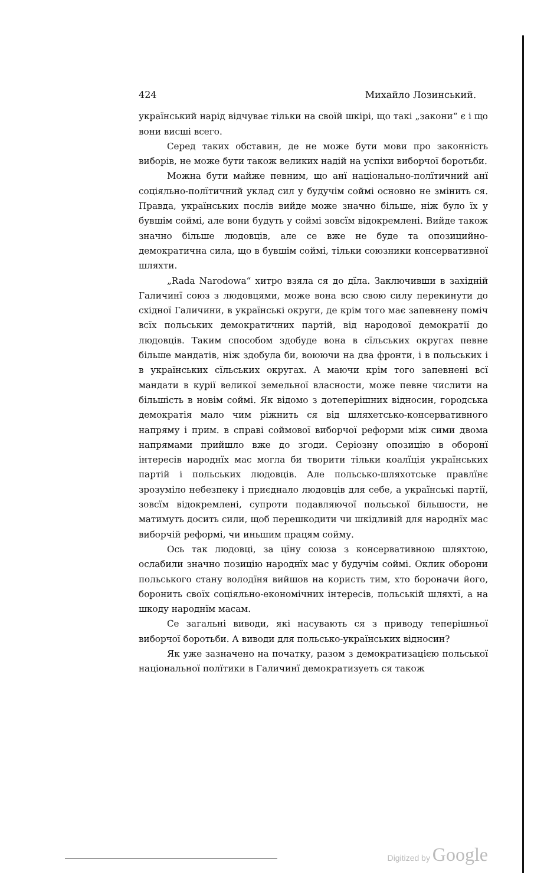424 Михайло Лозинський.
український нарід відчуває тільки на своїй шкірі, що такі „закони“ є і що вони висші всего.
Серед таких обставин, де не може бути мови про законність виборів, не може бути також великих надій на успіхи виборчої боротьби.
Можна бути майже певним, що анї національно-полїтичний анї соціяльно-полїтичний уклад сил у будучім соймі основно не змінить ся. Правда, українських послів вийде може значно більше, ніж було їх у бувшім соймі, але вони будуть у соймі зовсїм відокремлені. Вийде також значно більше людовців, але се вже не буде та опозицийно-демократична сила, що в бувшім соймі, тільки союзники консервативної шляхти.
„Rada Narodowa“ хитро взяла ся до дїла. Заключивши в західній Галичинї союз з людовцями, може вона всю свою силу перекинути до східної Галичини, в українські округи, де крім того має запевнену поміч всїх польських демократичних партій, від народової демократії до людовців. Таким способом здобуде вона в сїльських округах певне більше мандатів, ніж здобула би, воюючи на два фронти, і в польських і в українських сїльських округах. А маючи крім того запевнені всї мандати в курії великої земельної власности, може певне числити на більшість в новім соймі. Як відомо з дотеперішних відносин, городська демократія мало чим ріжнить ся від шляхетсько-консервативного напряму і прим. в справі соймової виборчої реформи між сими двома напрямами прийшло вже до згоди. Серіозну опозицію в оборонї інтересів народнїх мас могла би творити тільки коалїція українських партій і польських людовців. Але польсько-шляхотське правлїнє зрозуміло небезпеку і приєднало людовців для себе, а українські партії, зовсїм відокремлені, супроти подавляючої польської більшости, не матимуть досить сили, щоб перешкодити чи шкідливій для народнїх мас виборчій реформі, чи иньшим працям сойму.
Ось так людовці, за цїну союза з консервативною шляхтою, ослабили значно позицію народнїх мас у будучім соймі. Оклик оборони польського стану володїня вийшов на користь тим, хто бороначи його, боронить своїх соціяльно-економічних інтересів, польській шляхтї, а на шкоду народнїм масам.
Се загальні виводи, які насувають ся з приводу теперішньої виборчої боротьби. А виводи для польсько-українських відносин?
Як уже зазначено на початку, разом з демократизацією польської національної полїтики в Галичинї демократизуеть ся також
Digitized by Google